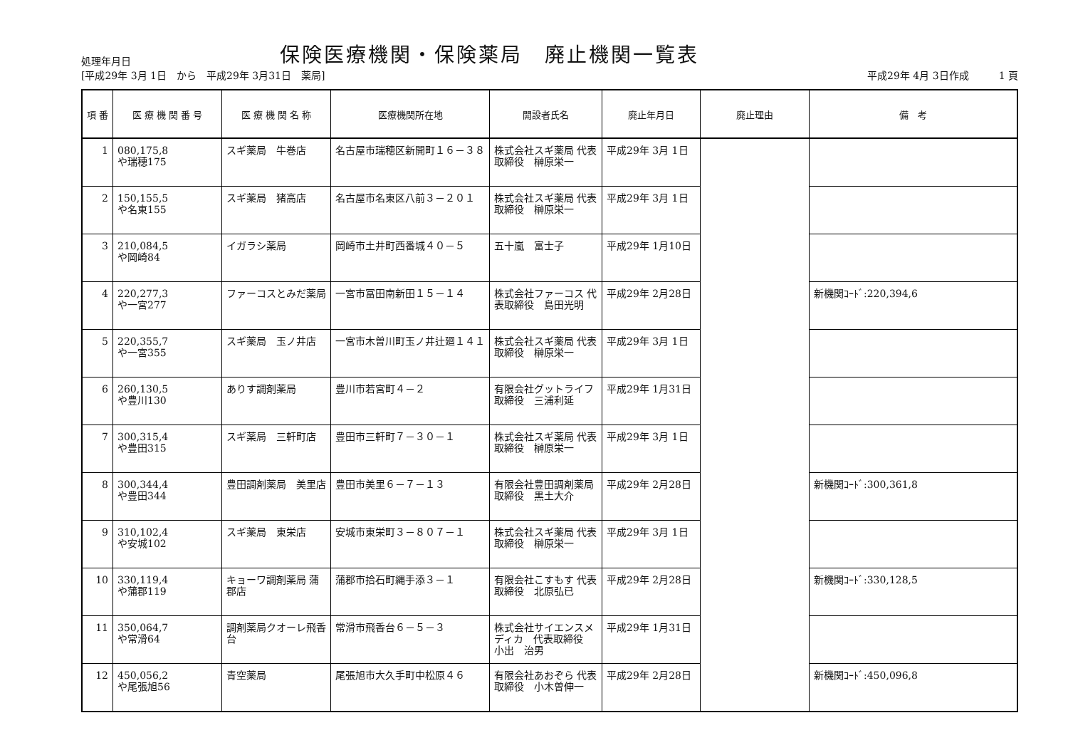処理年月日
保険医療機関・保険薬局　廃止機関一覧表
[平成29年 3月 1日　から　平成29年 3月31日　薬局]
平成29年 4月 3日作成　　　1 頁
| 項 番 | 医 療 機 関 番 号 | 医 療 機 関 名 称 | 医療機関所在地 | 開設者氏名 | 廃止年月日 | 廃止理由 | 備 考 |
| --- | --- | --- | --- | --- | --- | --- | --- |
| 1 | 080,175,8 や瑞穂175 | スギ薬局 牛巻店 | 名古屋市瑞穂区新開町１６－３８ | 株式会社スギ薬局 代表取締役 榊原栄一 | 平成29年 3月 1日 | | |
| 2 | 150,155,5 や名東155 | スギ薬局 猪高店 | 名古屋市名東区八前３－２０１ | 株式会社スギ薬局 代表取締役 榊原栄一 | 平成29年 3月 1日 | | |
| 3 | 210,084,5 や岡崎84 | イガラシ薬局 | 岡崎市土井町西番城４０－５ | 五十嵐 富士子 | 平成29年 1月10日 | | |
| 4 | 220,277,3 や一宮277 | ファーコスとみだ薬局 | 一宮市冨田南新田１５－１４ | 株式会社ファーコス 代表取締役 島田光明 | 平成29年 2月28日 | | 新機関ｺｰﾄﾞ:220,394,6 |
| 5 | 220,355,7 や一宮355 | スギ薬局 玉ノ井店 | 一宮市木曽川町玉ノ井辻廻１４１ | 株式会社スギ薬局 代表取締役 榊原栄一 | 平成29年 3月 1日 | | |
| 6 | 260,130,5 や豊川130 | ありす調剤薬局 | 豊川市若宮町４－２ | 有限会社グットライフ 取締役 三浦利延 | 平成29年 1月31日 | | |
| 7 | 300,315,4 や豊田315 | スギ薬局 三軒町店 | 豊田市三軒町７－３０－１ | 株式会社スギ薬局 代表取締役 榊原栄一 | 平成29年 3月 1日 | | |
| 8 | 300,344,4 や豊田344 | 豊田調剤薬局 美里店 | 豊田市美里６－７－１３ | 有限会社豊田調剤薬局 取締役 黒土大介 | 平成29年 2月28日 | | 新機関ｺｰﾄﾞ:300,361,8 |
| 9 | 310,102,4 や安城102 | スギ薬局 東栄店 | 安城市東栄町３－８０７－１ | 株式会社スギ薬局 代表取締役 榊原栄一 | 平成29年 3月 1日 | | |
| 10 | 330,119,4 や蒲郡119 | キョーワ調剤薬局 蒲郡店 | 蒲郡市拾石町縄手添３－１ | 有限会社こすもす 代表取締役 北原弘已 | 平成29年 2月28日 | | 新機関ｺｰﾄﾞ:330,128,5 |
| 11 | 350,064,7 や常滑64 | 調剤薬局クオーレ飛香台 | 常滑市飛香台６－５－３ | 株式会社サイエンスメディカ 代表取締役 小出 治男 | 平成29年 1月31日 | | |
| 12 | 450,056,2 や尾張旭56 | 青空薬局 | 尾張旭市大久手町中松原４６ | 有限会社あおぞら 代表取締役 小木曽伸一 | 平成29年 2月28日 | | 新機関ｺｰﾄﾞ:450,096,8 |